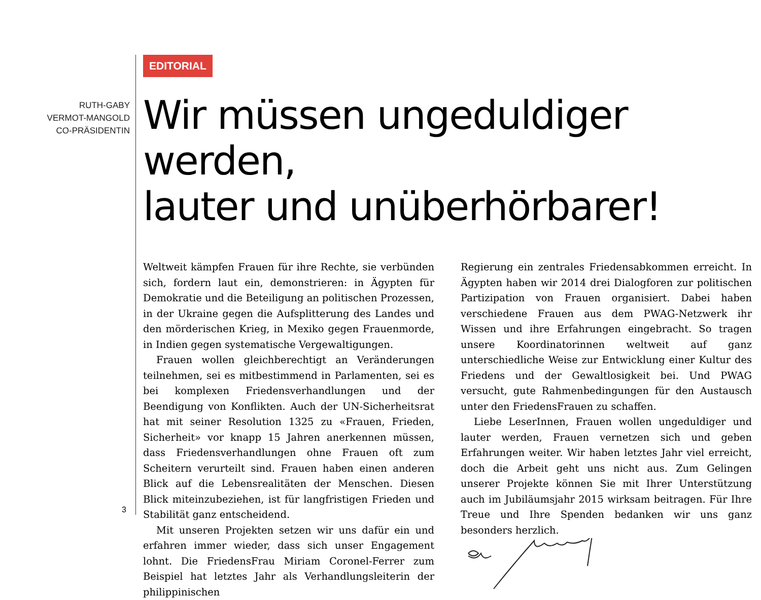RUTH-GABY
VERMOT-MANGOLD
CO-PRÄSIDENTIN
EDITORIAL
Wir müssen ungeduldiger werden,
lauter und unüberhörbarer!
Weltweit kämpfen Frauen für ihre Rechte, sie verbünden sich, fordern laut ein, demonstrieren: in Ägypten für Demokratie und die Beteiligung an politischen Prozessen, in der Ukraine gegen die Aufsplitterung des Landes und den mörderischen Krieg, in Mexiko gegen Frauenmorde, in Indien gegen systematische Vergewaltigungen.
Frauen wollen gleichberechtigt an Veränderungen teilnehmen, sei es mitbestimmend in Parlamenten, sei es bei komplexen Friedensverhandlungen und der Beendigung von Konflikten. Auch der UN-Sicherheitsrat hat mit seiner Resolution 1325 zu «Frauen, Frieden, Sicherheit» vor knapp 15 Jahren anerkennen müssen, dass Friedensverhandlungen ohne Frauen oft zum Scheitern verurteilt sind. Frauen haben einen anderen Blick auf die Lebensrealitäten der Menschen. Diesen Blick miteinzubeziehen, ist für langfristigen Frieden und Stabilität ganz entscheidend.
Mit unseren Projekten setzen wir uns dafür ein und erfahren immer wieder, dass sich unser Engagement lohnt. Die FriedensFrau Miriam Coronel-Ferrer zum Beispiel hat letztes Jahr als Verhandlungsleiterin der philippinischen
Regierung ein zentrales Friedensabkommen erreicht. In Ägypten haben wir 2014 drei Dialogforen zur politischen Partizipation von Frauen organisiert. Dabei haben verschiedene Frauen aus dem PWAG-Netzwerk ihr Wissen und ihre Erfahrungen eingebracht. So tragen unsere Koordinatorinnen weltweit auf ganz unterschiedliche Weise zur Entwicklung einer Kultur des Friedens und der Gewaltlosigkeit bei. Und PWAG versucht, gute Rahmenbedingungen für den Austausch unter den FriedensFrauen zu schaffen.
Liebe LeserInnen, Frauen wollen ungeduldiger und lauter werden, Frauen vernetzen sich und geben Erfahrungen weiter. Wir haben letztes Jahr viel erreicht, doch die Arbeit geht uns nicht aus. Zum Gelingen unserer Projekte können Sie mit Ihrer Unterstützung auch im Jubiläumsjahr 2015 wirksam beitragen. Für Ihre Treue und Ihre Spenden bedanken wir uns ganz besonders herzlich.
3